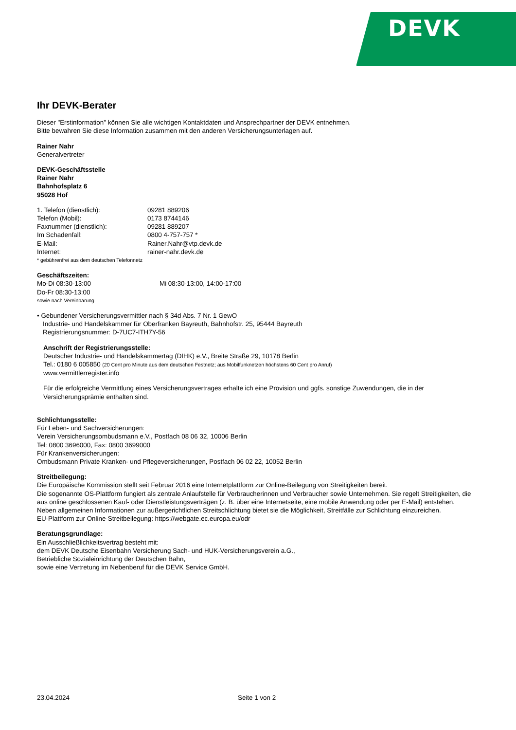DEVK
Ihr DEVK-Berater
Dieser "Erstinformation" können Sie alle wichtigen Kontaktdaten und Ansprechpartner der DEVK entnehmen.
Bitte bewahren Sie diese Information zusammen mit den anderen Versicherungsunterlagen auf.
Rainer Nahr
Generalvertreter
DEVK-Geschäftsstelle
Rainer Nahr
Bahnhofsplatz 6
95028 Hof
1. Telefon (dienstlich): 09281 889206
Telefon (Mobil): 0173 8744146
Faxnummer (dienstlich): 09281 889207
Im Schadenfall: 0800 4-757-757 *
E-Mail: Rainer.Nahr@vtp.devk.de
Internet: rainer-nahr.devk.de
* gebührenfrei aus dem deutschen Telefonnetz
Geschäftszeiten:
Mo-Di 08:30-13:00 Mi 08:30-13:00, 14:00-17:00
Do-Fr 08:30-13:00
sowie nach Vereinbarung
• Gebundener Versicherungsvermittler nach § 34d Abs. 7 Nr. 1 GewO
Industrie- und Handelskammer für Oberfranken Bayreuth, Bahnhofstr. 25, 95444 Bayreuth
Registrierungsnummer: D-7UC7-ITH7Y-56
Anschrift der Registrierungsstelle:
Deutscher Industrie- und Handelskammertag (DIHK) e.V., Breite Straße 29, 10178 Berlin
Tel.: 0180 6 005850 (20 Cent pro Minute aus dem deutschen Festnetz; aus Mobilfunknetzen höchstens 60 Cent pro Anruf)
www.vermittlerregister.info
Für die erfolgreiche Vermittlung eines Versicherungsvertrages erhalte ich eine Provision und ggfs. sonstige Zuwendungen, die in der Versicherungsprämie enthalten sind.
Schlichtungsstelle:
Für Leben- und Sachversicherungen:
Verein Versicherungsombudsmann e.V., Postfach 08 06 32, 10006 Berlin
Tel: 0800 3696000, Fax: 0800 3699000
Für Krankenversicherungen:
Ombudsmann Private Kranken- und Pflegeversicherungen, Postfach 06 02 22, 10052 Berlin
Streitbeilegung:
Die Europäische Kommission stellt seit Februar 2016 eine Internetplattform zur Online-Beilegung von Streitigkeiten bereit.
Die sogenannte OS-Plattform fungiert als zentrale Anlaufstelle für Verbraucherinnen und Verbraucher sowie Unternehmen. Sie regelt Streitigkeiten, die aus online geschlossenen Kauf- oder Dienstleistungsverträgen (z. B. über eine Internetseite, eine mobile Anwendung oder per E-Mail) entstehen. Neben allgemeinen Informationen zur außergerichtlichen Streitschlichtung bietet sie die Möglichkeit, Streitfälle zur Schlichtung einzureichen.
EU-Plattform zur Online-Streitbeilegung: https://webgate.ec.europa.eu/odr
Beratungsgrundlage:
Ein Ausschließlichkeitsvertrag besteht mit:
dem DEVK Deutsche Eisenbahn Versicherung Sach- und HUK-Versicherungsverein a.G.,
Betriebliche Sozialeinrichtung der Deutschen Bahn,
sowie eine Vertretung im Nebenberuf für die DEVK Service GmbH.
23.04.2024 Seite 1 von 2